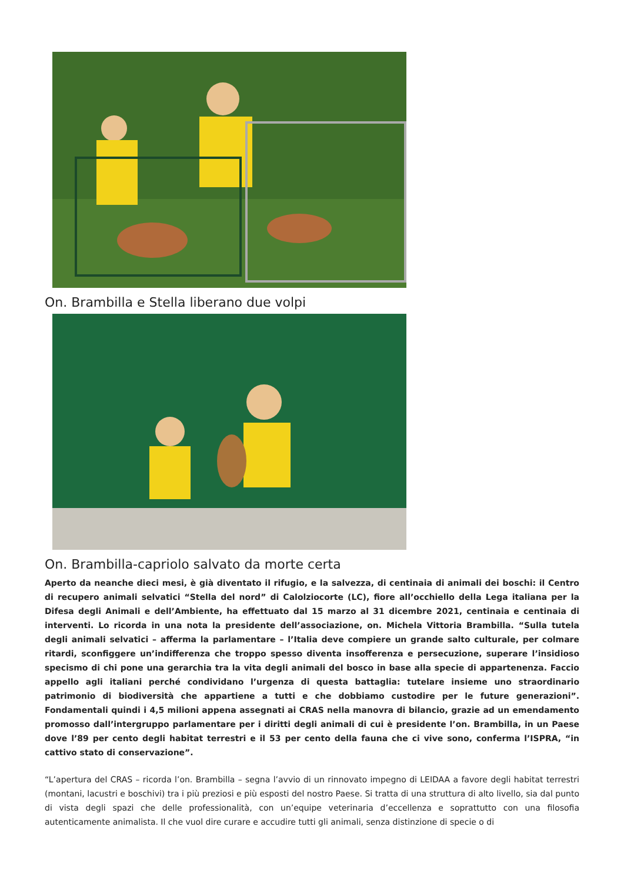On. Brambilla e Stella liberano due volpi
On. Brambilla-capriolo salvato da morte certa
Aperto da neanche dieci mesi, è già diventato il rifugio, e la salvezza, di centinaia di animali dei boschi: il Centro di recupero animali selvatici “Stella del nord” di Calolziocorte (LC), fiore all’occhiello della Lega italiana per la Difesa degli Animali e dell’Ambiente, ha effettuato dal 15 marzo al 31 dicembre 2021, centinaia e centinaia di interventi. Lo ricorda in una nota la presidente dell’associazione, on. Michela Vittoria Brambilla. “Sulla tutela degli animali selvatici – afferma la parlamentare – l’Italia deve compiere un grande salto culturale, per colmare ritardi, sconfiggere un’indifferenza che troppo spesso diventa insofferenza e persecuzione, superare l’insidioso specismo di chi pone una gerarchia tra la vita degli animali del bosco in base alla specie di appartenenza. Faccio appello agli italiani perché condividano l’urgenza di questa battaglia: tutelare insieme uno straordinario patrimonio di biodiversità che appartiene a tutti e che dobbiamo custodire per le future generazioni”. Fondamentali quindi i 4,5 milioni appena assegnati ai CRAS nella manovra di bilancio, grazie ad un emendamento promosso dall’intergruppo parlamentare per i diritti degli animali di cui è presidente l’on. Brambilla, in un Paese dove l’89 per cento degli habitat terrestri e il 53 per cento della fauna che ci vive sono, conferma l’ISPRA, “in cattivo stato di conservazione”.
“L’apertura del CRAS – ricorda l’on. Brambilla – segna l’avvio di un rinnovato impegno di LEIDAA a favore degli habitat terrestri (montani, lacustri e boschivi) tra i più preziosi e più esposti del nostro Paese. Si tratta di una struttura di alto livello, sia dal punto di vista degli spazi che delle professionalità, con un’equipe veterinaria d’eccellenza e soprattutto con una filosofia autenticamente animalista. Il che vuol dire curare e accudire tutti gli animali, senza distinzione di specie o di